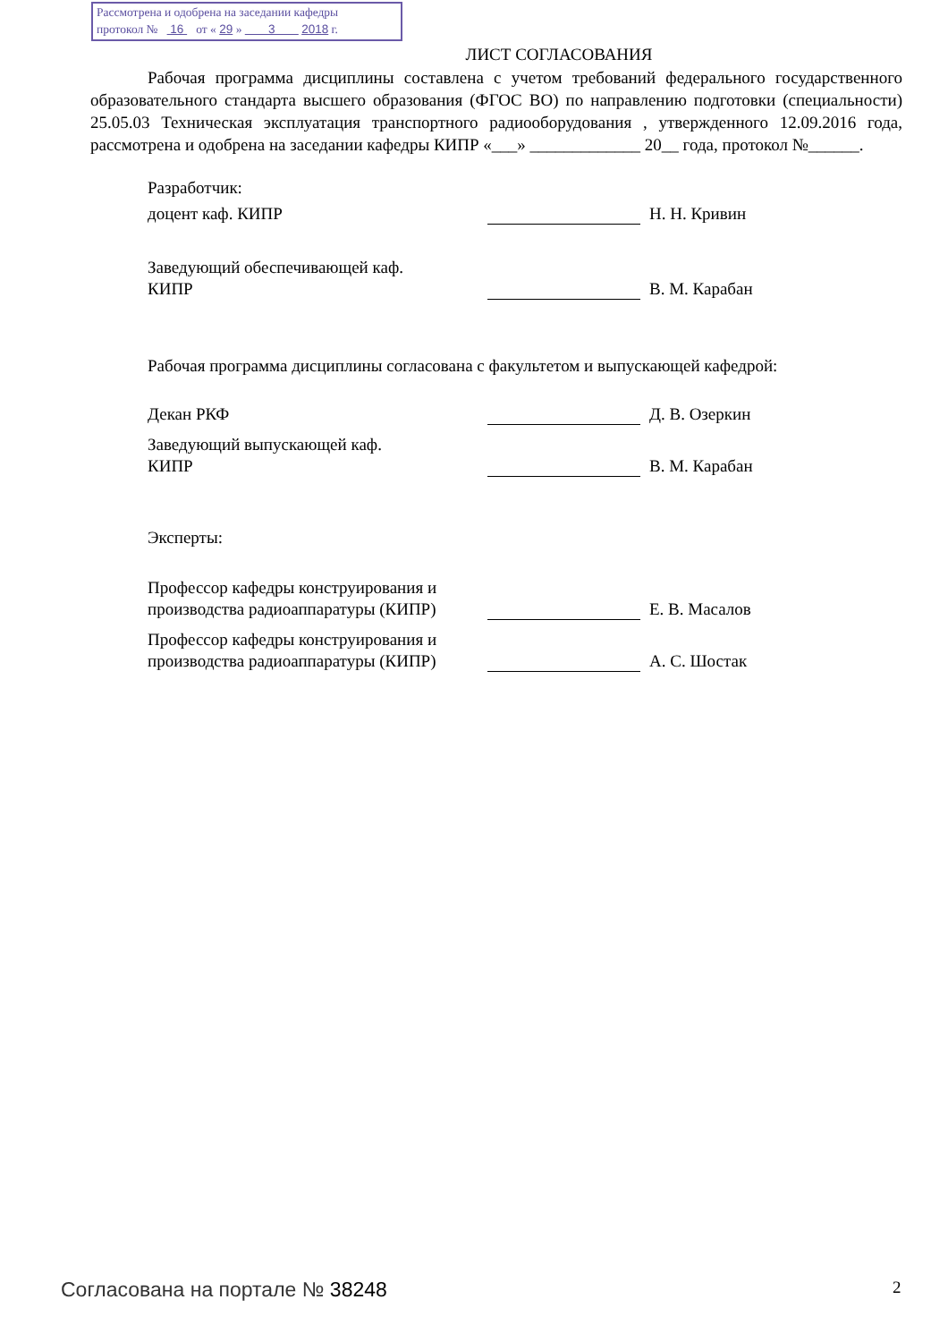Рассмотрена и одобрена на заседании кафедры
протокол № 16 от « 29 » 3 2018 г.
ЛИСТ СОГЛАСОВАНИЯ
Рабочая программа дисциплины составлена с учетом требований федерального государственного образовательного стандарта высшего образования (ФГОС ВО) по направлению подготовки (специальности) 25.05.03 Техническая эксплуатация транспортного радиооборудования , утвержденного 12.09.2016 года, рассмотрена и одобрена на заседании кафедры КИПР «___» _____________ 20__ года, протокол №______.
Разработчик:
доцент каф. КИПР
Н. Н. Кривин
Заведующий обеспечивающей каф.
КИПР
В. М. Карабан
Рабочая программа дисциплины согласована с факультетом и выпускающей кафедрой:
Декан РКФ
Д. В. Озеркин
Заведующий выпускающей каф.
КИПР
В. М. Карабан
Эксперты:
Профессор кафедры конструирования и производства радиоаппаратуры (КИПР)
Е. В. Масалов
Профессор кафедры конструирования и производства радиоаппаратуры (КИПР)
А. С. Шостак
Согласована на портале № 38248 2